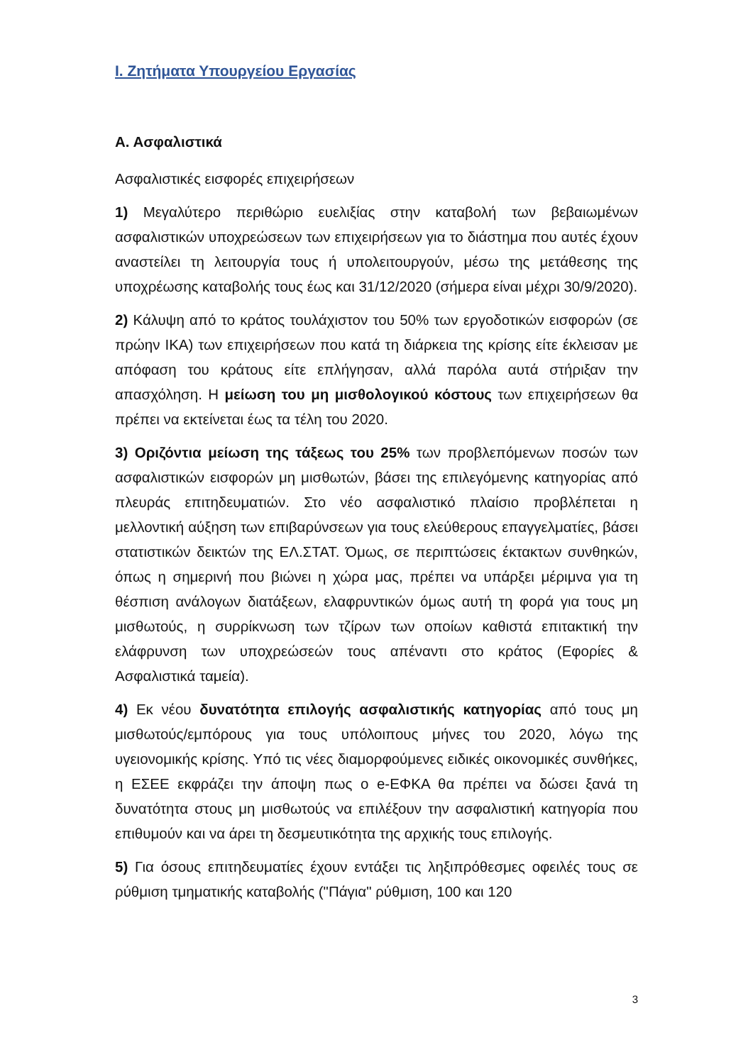I. Ζητήματα Υπουργείου Εργασίας
Α. Ασφαλιστικά
Ασφαλιστικές εισφορές επιχειρήσεων
1) Μεγαλύτερο περιθώριο ευελιξίας στην καταβολή των βεβαιωμένων ασφαλιστικών υποχρεώσεων των επιχειρήσεων για το διάστημα που αυτές έχουν αναστείλει τη λειτουργία τους ή υπολειτουργούν, μέσω της μετάθεσης της υποχρέωσης καταβολής τους έως και 31/12/2020 (σήμερα είναι μέχρι 30/9/2020).
2) Κάλυψη από το κράτος τουλάχιστον του 50% των εργοδοτικών εισφορών (σε πρώην ΙΚΑ) των επιχειρήσεων που κατά τη διάρκεια της κρίσης είτε έκλεισαν με απόφαση του κράτους είτε επλήγησαν, αλλά παρόλα αυτά στήριξαν την απασχόληση. Η μείωση του μη μισθολογικού κόστους των επιχειρήσεων θα πρέπει να εκτείνεται έως τα τέλη του 2020.
3) Οριζόντια μείωση της τάξεως του 25% των προβλεπόμενων ποσών των ασφαλιστικών εισφορών μη μισθωτών, βάσει της επιλεγόμενης κατηγορίας από πλευράς επιτηδευματιών. Στο νέο ασφαλιστικό πλαίσιο προβλέπεται η μελλοντική αύξηση των επιβαρύνσεων για τους ελεύθερους επαγγελματίες, βάσει στατιστικών δεικτών της ΕΛ.ΣΤΑΤ. Όμως, σε περιπτώσεις έκτακτων συνθηκών, όπως η σημερινή που βιώνει η χώρα μας, πρέπει να υπάρξει μέριμνα για τη θέσπιση ανάλογων διατάξεων, ελαφρυντικών όμως αυτή τη φορά για τους μη μισθωτούς, η συρρίκνωση των τζίρων των οποίων καθιστά επιτακτική την ελάφρυνση των υποχρεώσεών τους απέναντι στο κράτος (Εφορίες & Ασφαλιστικά ταμεία).
4) Εκ νέου δυνατότητα επιλογής ασφαλιστικής κατηγορίας από τους μη μισθωτούς/εμπόρους για τους υπόλοιπους μήνες του 2020, λόγω της υγειονομικής κρίσης. Υπό τις νέες διαμορφούμενες ειδικές οικονομικές συνθήκες, η ΕΣΕΕ εκφράζει την άποψη πως ο e-ΕΦΚΑ θα πρέπει να δώσει ξανά τη δυνατότητα στους μη μισθωτούς να επιλέξουν την ασφαλιστική κατηγορία που επιθυμούν και να άρει τη δεσμευτικότητα της αρχικής τους επιλογής.
5) Για όσους επιτηδευματίες έχουν εντάξει τις ληξιπρόθεσμες οφειλές τους σε ρύθμιση τμηματικής καταβολής ("Πάγια" ρύθμιση, 100 και 120
3